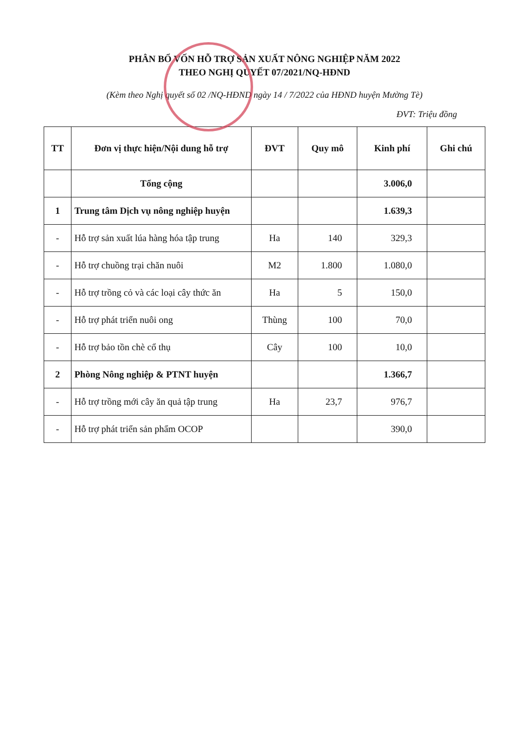PHÂN BỔ VỐN HỖ TRỢ SẢN XUẤT NÔNG NGHIỆP NĂM 2022
THEO NGHỊ QUYẾT 07/2021/NQ-HĐND
(Kèm theo Nghị quyết số 02 /NQ-HĐND ngày 14 / 7/2022 của HĐND huyện Mường Tè)
ĐVT: Triệu đồng
| TT | Đơn vị thực hiện/Nội dung hỗ trợ | ĐVT | Quy mô | Kinh phí | Ghi chú |
| --- | --- | --- | --- | --- | --- |
| | Tổng cộng | | | 3.006,0 | |
| 1 | Trung tâm Dịch vụ nông nghiệp huyện | | | 1.639,3 | |
| - | Hỗ trợ sản xuất lúa hàng hóa tập trung | Ha | 140 | 329,3 | |
| - | Hỗ trợ chuồng trại chăn nuôi | M2 | 1.800 | 1.080,0 | |
| - | Hỗ trợ trồng cỏ và các loại cây thức ăn | Ha | 5 | 150,0 | |
| - | Hỗ trợ phát triển nuôi ong | Thùng | 100 | 70,0 | |
| - | Hỗ trợ bảo tồn chè cổ thụ | Cây | 100 | 10,0 | |
| 2 | Phòng Nông nghiệp & PTNT huyện | | | 1.366,7 | |
| - | Hỗ trợ trồng mới cây ăn quả tập trung | Ha | 23,7 | 976,7 | |
| - | Hỗ trợ phát triển sản phẩm OCOP | | | 390,0 | |